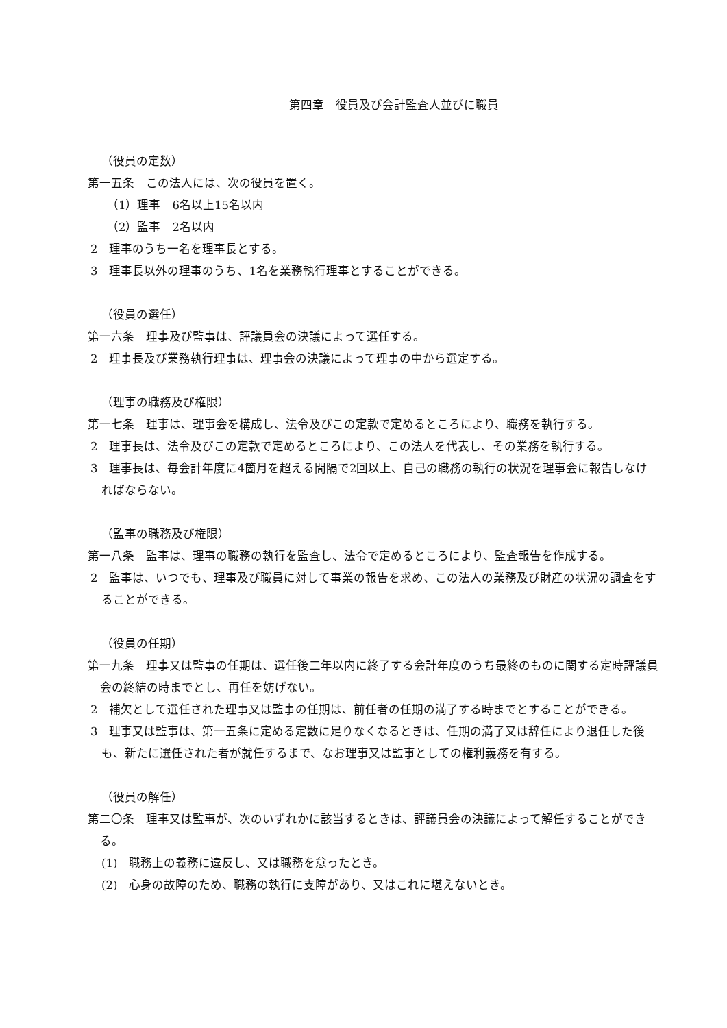第四章　役員及び会計監査人並びに職員
（役員の定数）
第一五条　この法人には、次の役員を置く。
（1）理事　6名以上15名以内
（2）監事　2名以内
2　理事のうち一名を理事長とする。
3　理事長以外の理事のうち、1名を業務執行理事とすることができる。
（役員の選任）
第一六条　理事及び監事は、評議員会の決議によって選任する。
2　理事長及び業務執行理事は、理事会の決議によって理事の中から選定する。
（理事の職務及び権限）
第一七条　理事は、理事会を構成し、法令及びこの定款で定めるところにより、職務を執行する。
2　理事長は、法令及びこの定款で定めるところにより、この法人を代表し、その業務を執行する。
3　理事長は、毎会計年度に4箇月を超える間隔で2回以上、自己の職務の執行の状況を理事会に報告しなければならない。
（監事の職務及び権限）
第一八条　監事は、理事の職務の執行を監査し、法令で定めるところにより、監査報告を作成する。
2　監事は、いつでも、理事及び職員に対して事業の報告を求め、この法人の業務及び財産の状況の調査をすることができる。
（役員の任期）
第一九条　理事又は監事の任期は、選任後二年以内に終了する会計年度のうち最終のものに関する定時評議員会の終結の時までとし、再任を妨げない。
2　補欠として選任された理事又は監事の任期は、前任者の任期の満了する時までとすることができる。
3　理事又は監事は、第一五条に定める定数に足りなくなるときは、任期の満了又は辞任により退任した後も、新たに選任された者が就任するまで、なお理事又は監事としての権利義務を有する。
（役員の解任）
第二〇条　理事又は監事が、次のいずれかに該当するときは、評議員会の決議によって解任することができる。
(1)　職務上の義務に違反し、又は職務を怠ったとき。
(2)　心身の故障のため、職務の執行に支障があり、又はこれに堪えないとき。